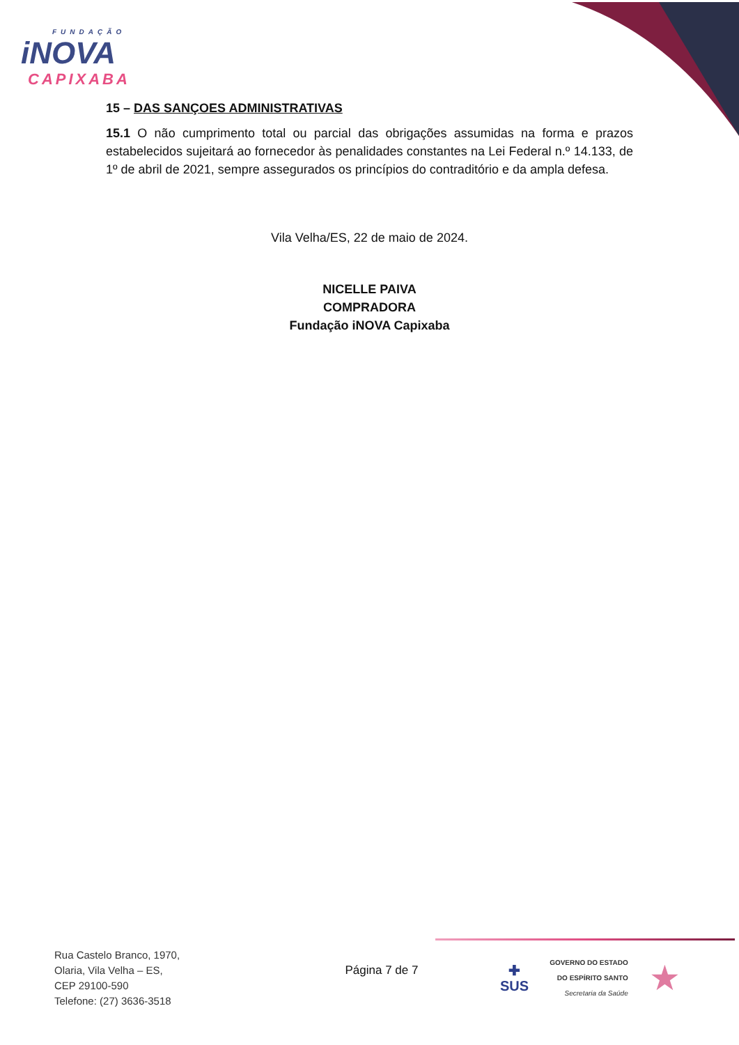FUNDAÇÃO
iNOVA
CAPIXABA
15 – DAS SANÇOES ADMINISTRATIVAS
15.1 O não cumprimento total ou parcial das obrigações assumidas na forma e prazos estabelecidos sujeitará ao fornecedor às penalidades constantes na Lei Federal n.º 14.133, de 1º de abril de 2021, sempre assegurados os princípios do contraditório e da ampla defesa.
Vila Velha/ES, 22 de maio de 2024.
NICELLE PAIVA
COMPRADORA
Fundação iNOVA Capixaba
Rua Castelo Branco, 1970,
Olaria, Vila Velha – ES,
CEP 29100-590
Telefone: (27) 3636-3518
Página 7 de 7
✚
SUS
GOVERNO DO ESTADO
DO ESPÍRITO SANTO
Secretaria da Saúde
★